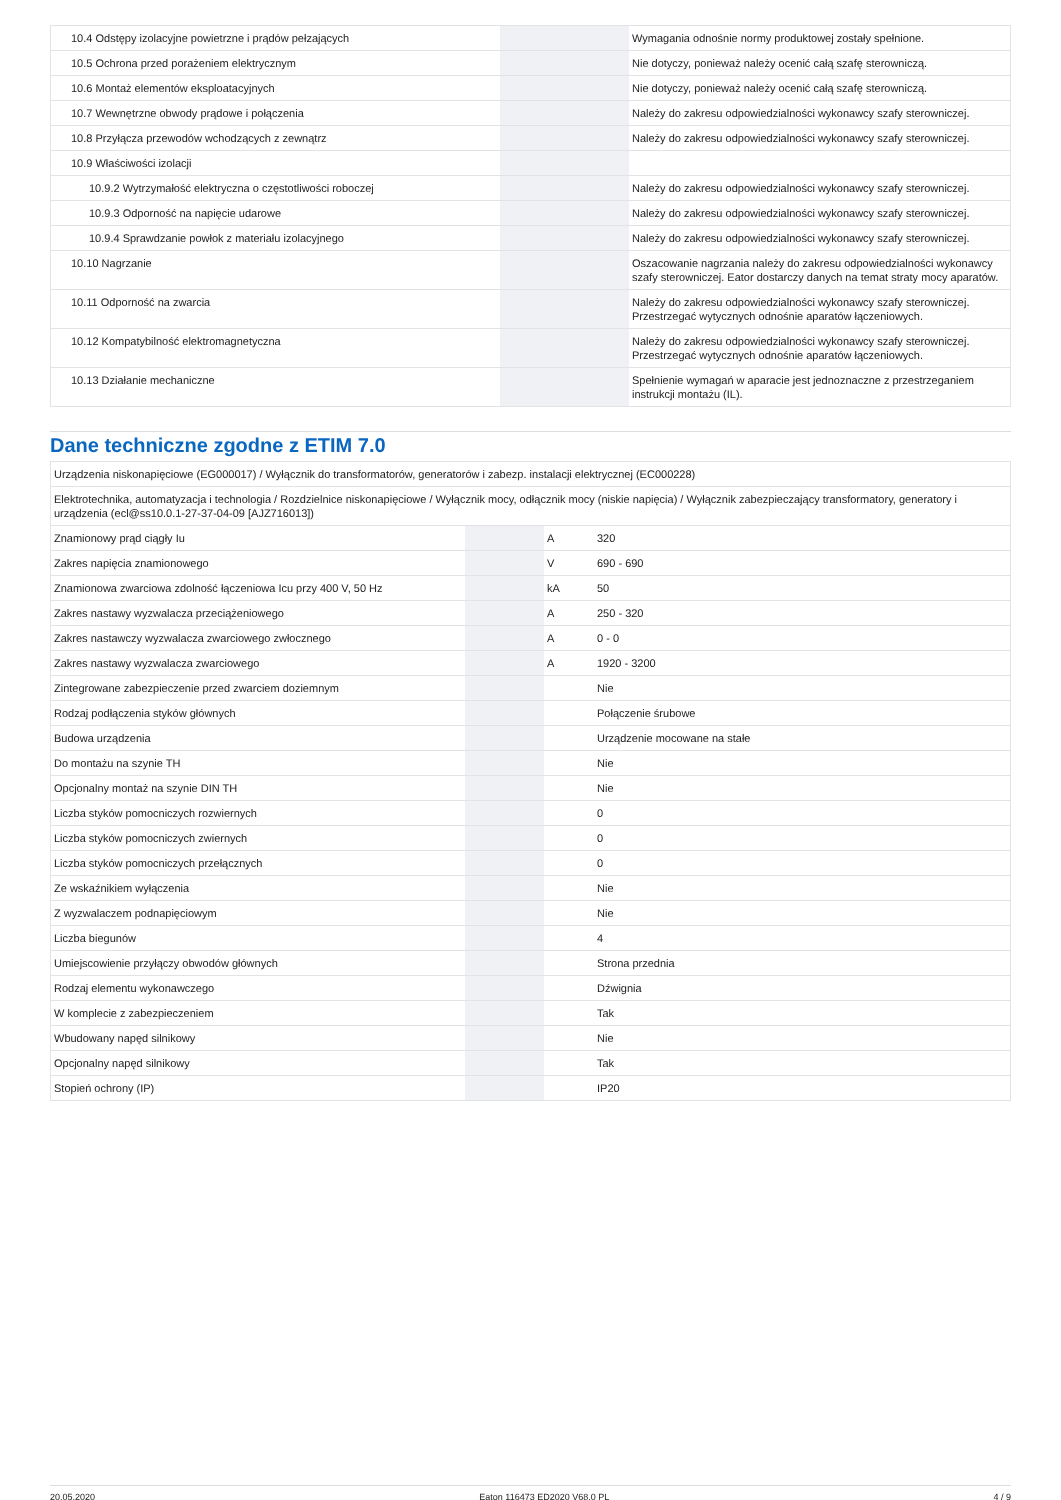| 10.4 Odstępy izolacyjne powietrzne i prądów pełzających | | | Wymagania odnośnie normy produktowej zostały spełnione. |
| 10.5 Ochrona przed porażeniem elektrycznym | | | Nie dotyczy, ponieważ należy ocenić całą szafę sterowniczą. |
| 10.6 Montaż elementów eksploatacyjnych | | | Nie dotyczy, ponieważ należy ocenić całą szafę sterowniczą. |
| 10.7 Wewnętrzne obwody prądowe i połączenia | | | Należy do zakresu odpowiedzialności wykonawcy szafy sterowniczej. |
| 10.8 Przyłącza przewodów wchodzących z zewnątrz | | | Należy do zakresu odpowiedzialności wykonawcy szafy sterowniczej. |
| 10.9 Właściwości izolacji | | | |
| 10.9.2 Wytrzymałość elektryczna o częstotliwości roboczej | | | Należy do zakresu odpowiedzialności wykonawcy szafy sterowniczej. |
| 10.9.3 Odporność na napięcie udarowe | | | Należy do zakresu odpowiedzialności wykonawcy szafy sterowniczej. |
| 10.9.4 Sprawdzanie powłok z materiału izolacyjnego | | | Należy do zakresu odpowiedzialności wykonawcy szafy sterowniczej. |
| 10.10 Nagrzanie | | | Oszacowanie nagrzania należy do zakresu odpowiedzialności wykonawcy szafy sterowniczej. Eator dostarczy danych na temat straty mocy aparatów. |
| 10.11 Odporność na zwarcia | | | Należy do zakresu odpowiedzialności wykonawcy szafy sterowniczej. Przestrzegać wytycznych odnośnie aparatów łączeniowych. |
| 10.12 Kompatybilność elektromagnetyczna | | | Należy do zakresu odpowiedzialności wykonawcy szafy sterowniczej. Przestrzegać wytycznych odnośnie aparatów łączeniowych. |
| 10.13 Działanie mechaniczne | | | Spełnienie wymagań w aparacie jest jednoznaczne z przestrzeganiem instrukcji montażu (IL). |
Dane techniczne zgodne z ETIM 7.0
| Urządzenia niskonapięciowe (EG000017) / Wyłącznik do transformatorów, generatorów i zabezp. instalacji elektrycznej (EC000228) | | | |
| Elektrotechnika, automatyzacja i technologia / Rozdzielnice niskonapięciowe / Wyłącznik mocy, odłącznik mocy (niskie napięcia) / Wyłącznik zabezpieczający transformatory, generatory i urządzenia (ecl@ss10.0.1-27-37-04-09 [AJZ716013]) | | | |
| Znamionowy prąd ciągły Iu | | A | 320 |
| Zakres napięcia znamionowego | | V | 690 - 690 |
| Znamionowa zwarciowa zdolność łączeniowa Icu przy 400 V, 50 Hz | | kA | 50 |
| Zakres nastawy wyzwalacza przeciążeniowego | | A | 250 - 320 |
| Zakres nastawczy wyzwalacza zwarciowego zwłocznego | | A | 0 - 0 |
| Zakres nastawy wyzwalacza zwarciowego | | A | 1920 - 3200 |
| Zintegrowane zabezpieczenie przed zwarciem doziemnym | | | Nie |
| Rodzaj podłączenia styków głównych | | | Połączenie śrubowe |
| Budowa urządzenia | | | Urządzenie mocowane na stałe |
| Do montażu na szynie TH | | | Nie |
| Opcjonalny montaż na szynie DIN TH | | | Nie |
| Liczba styków pomocniczych rozwiernych | | | 0 |
| Liczba styków pomocniczych zwiernych | | | 0 |
| Liczba styków pomocniczych przełącznych | | | 0 |
| Ze wskaźnikiem wyłączenia | | | Nie |
| Z wyzwalaczem podnapięciowym | | | Nie |
| Liczba biegunów | | | 4 |
| Umiejscowienie przyłączy obwodów głównych | | | Strona przednia |
| Rodzaj elementu wykonawczego | | | Dźwignia |
| W komplecie z zabezpieczeniem | | | Tak |
| Wbudowany napęd silnikowy | | | Nie |
| Opcjonalny napęd silnikowy | | | Tak |
| Stopień ochrony (IP) | | | IP20 |
20.05.2020 Eaton 116473 ED2020 V68.0 PL 4 / 9